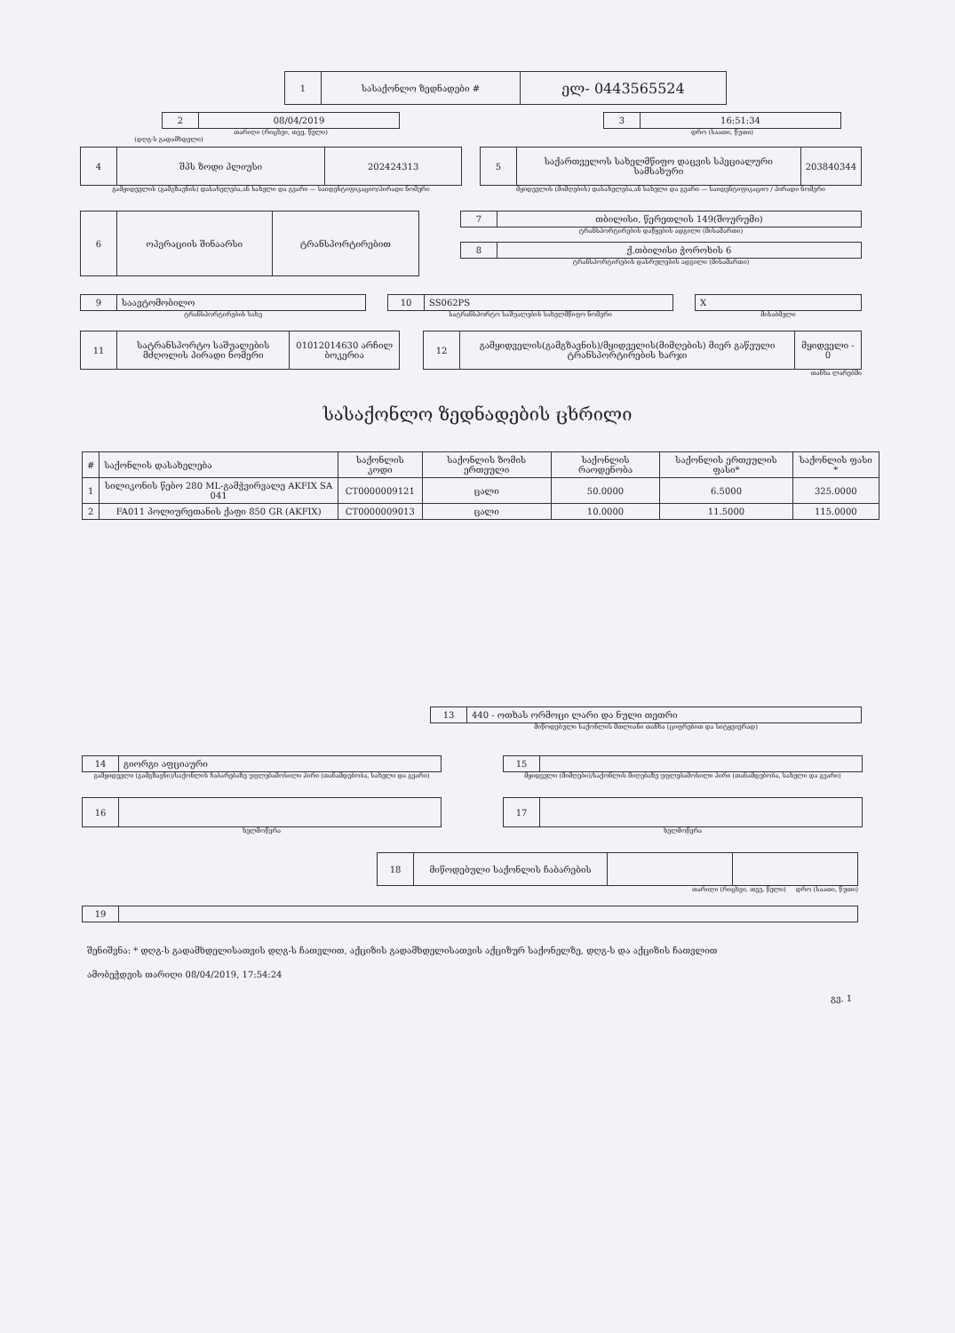| 1 | სასაქონლო ზედნადები # | ელ- 0443565524 |
| 2 | 08/04/2019 |
თარიღი (რიცხვი, თვე, წელი)
| 3 | 16:51:34 |
დრო (საათი, წუთი)
(დღგ-ს გადამხდელი)
| 4 | შპს ზოდი პლიუსი | 202424313 |
გამყიდველის (გამგზავნის) დასახელება,ან სახელი და გვარი — საიდენტიფიკაციო/პირადი ნომერი
| 5 | საქართველოს სახელმწიფო დაცვის სპეციალური სამსახური | 203840344 |
მყიდველის (მიმღების) დასახელება,ან სახელი და გვარი — საიდენტიფიკაციო / პირადი ნომერი
| 6 | ოპერაციის შინაარსი | ტრანსპორტირებით |
| 7 | თბილისი, წერეთლის 149(შოურუმი) |
ტრანსპორტირების დაწყების ადგილი (მისამართი)
| 8 | ქ.თბილისი ჭოროხის 6 |
ტრანსპორტირების დასრულების ადგილი (მისამართი)
| 9 | საავტომობილო |
ტრანსპორტირების სახე
| 10 | SS062PS |
სატრანსპორტო საშუალების სახელმწიფო ნომერი
| X |
მისაბმელი
| 11 | სატრანსპორტო საშუალების მძღოლის პირადი ნომერი | 01012014630 არჩილ ბოკერია |
| 12 | გამყიდველის(გამგზავნის)/მყიდველის(მიმღების) მიერ გაწეული ტრანსპორტირების ხარჯი | მყიდველი - 0 |
თანხა ლარებში
სასაქონლო ზედნადების ცხრილი
| # | საქონლის დასახელება | საქონლის კოდი | საქონლის ზომის ერთეული | საქონლის რაოდენობა | საქონლის ერთეულის ფასი* | საქონლის ფასი * |
| --- | --- | --- | --- | --- | --- | --- |
| 1 | სილიკონის წებო 280 ML-გამჭვირვალე AKFIX SA 041 | CT0000009121 | ცალი | 50.0000 | 6.5000 | 325.0000 |
| 2 | FA011 პოლიურეთანის ქაფი 850 GR (AKFIX) | CT0000009013 | ცალი | 10.0000 | 11.5000 | 115.0000 |
| 13 | 440 - ოთხას ორმოცი ლარი და ნული თეთრი |
მიწოდებული საქონლის მთლიანი თანხა (ციფრებით და სიტყვიერად)
| 14 | გიორგი აფციაური |
გამყიდველი (გამგზავნი)/საქონლის ჩაბარებაზე უფლებამოსილი პირი (თანამდებობა, სახელი და გვარი)
| 15 | |
მყიდველი (მიმღები)/საქონლის მიღებაზე უფლებამოსილი პირი (თანამდებობა, სახელი და გვარი)
| 16 | |
ხელმოწერა
| 17 | |
ხელმოწერა
| 18 | მიწოდებული საქონლის ჩაბარების | | |
თარიღი (რიცხვი, თვე, წელი) დრო (საათი, წუთი)
| 19 | |
შენიშვნა: * დღგ-ს გადამხდელისათვის დღგ-ს ჩათვლით, აქციზის გადამხდელისათვის აქციზურ საქონელზე, დღგ-ს და აქციზის ჩათვლით
ამობეჭდვის თარიღი 08/04/2019, 17:54:24
გვ. 1